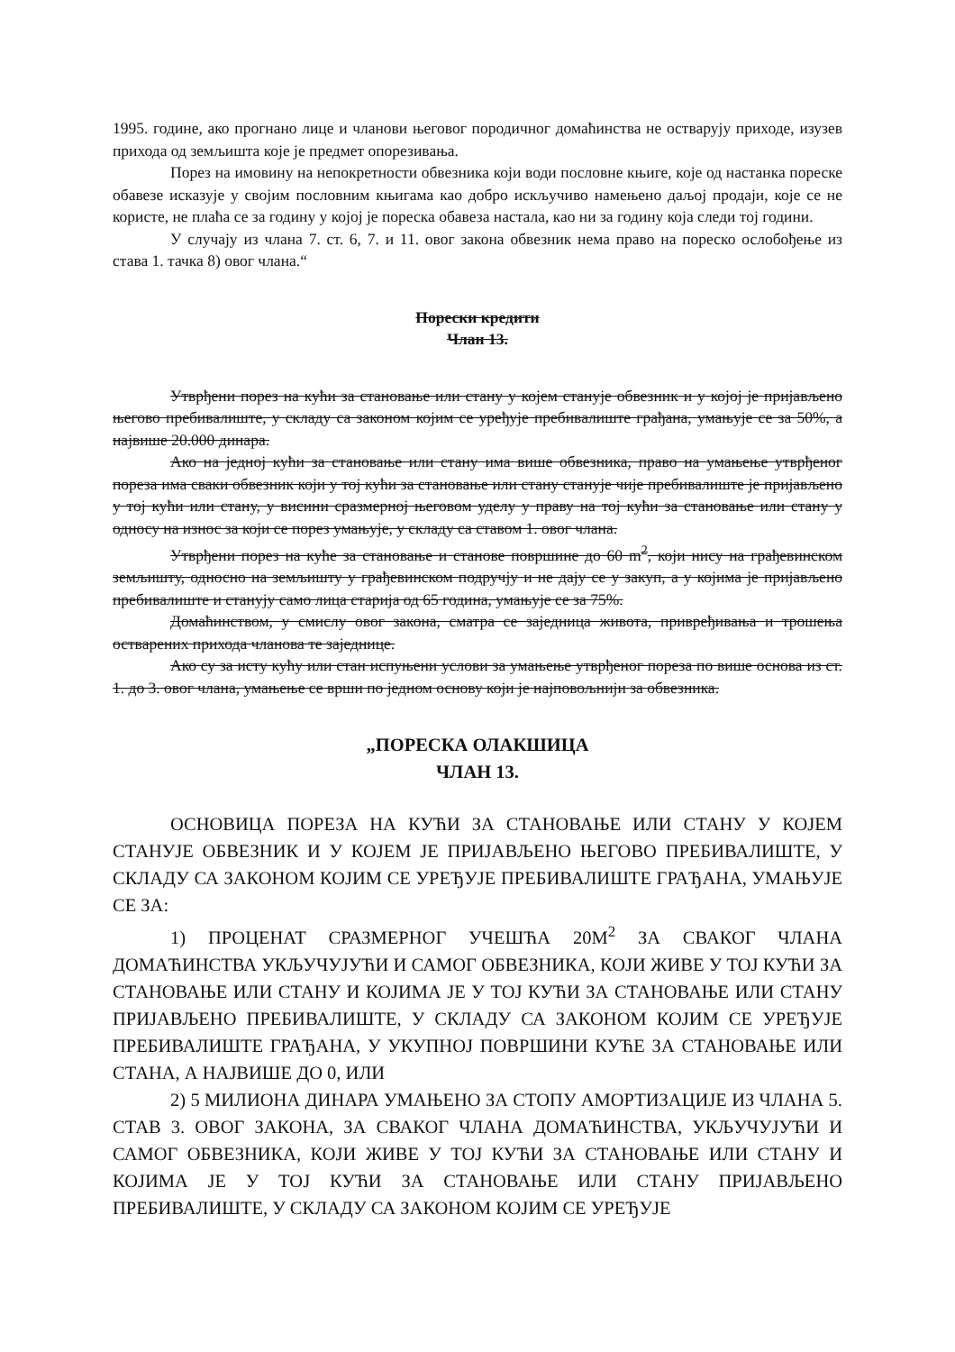1995. године, ако прогнано лице и чланови његовог породичног домаћинства не остварују приходе, изузев прихода од земљишта које је предмет опорезивања.
Порез на имовину на непокретности обвезника који води пословне књиге, које од настанка пореске обавезе исказује у својим пословним књигама као добро искључиво намењено даљој продаји, које се не користе, не плаћа се за годину у којој је пореска обавеза настала, као ни за годину која следи тој години.
У случају из члана 7. ст. 6, 7. и 11. овог закона обвезник нема право на пореско ослобођење из става 1. тачка 8) овог члана.“
Порески кредити
Члан 13.
Утврђени порез на кући за становање или стану у којем станује обвезник и у којој је пријављено његово пребивалиште, у складу са законом којим се уређује пребивалиште грађана, умањује се за 50%, а највише 20.000 динара.
Ако на једној кући за становање или стану има више обвезника, право на умањење утврђеног пореза има сваки обвезник који у тој кући за становање или стану станује чије пребивалиште је пријављено у тој кући или стану, у висини сразмерној његовом уделу у праву на тој кући за становање или стану у односу на износ за који се порез умањује, у складу са ставом 1. овог члана.
Утврђени порез на куће за становање и станове површине до 60 m<sup>2</sup>, који нису на грађевинском земљишту, односно на земљишту у грађевинском подручју и не дају се у закуп, а у којима је пријављено пребивалиште и станују само лица старија од 65 година, умањује се за 75%.
Домаћинством, у смислу овог закона, сматра се заједница живота, привређивања и трошења остварених прихода чланова те заједнице.
Ако су за исту кућу или стан испуњени услови за умањење утврђеног пореза по више основа из ст. 1. до 3. овог члана, умањење се врши по једном основу који је најповољнији за обвезника.
„ПОРЕСКА ОЛАКШИЦА
ЧЛАН 13.
ОСНОВИЦА ПОРЕЗА НА КУЋИ ЗА СТАНОВАЊЕ ИЛИ СТАНУ У КОЈЕМ СТАНУЈЕ ОБВЕЗНИК И У КОЈЕМ ЈЕ ПРИЈАВЉЕНО ЊЕГОВО ПРЕБИВАЛИШТЕ, У СКЛАДУ СА ЗАКОНОМ КОЈИМ СЕ УРЕЂУЈЕ ПРЕБИВАЛИШТЕ ГРАЂАНА, УМАЊУЈЕ СЕ ЗА:
1) ПРОЦЕНАТ СРАЗМЕРНОГ УЧЕШЋА 20М<sup>2</sup> ЗА СВАКОГ ЧЛАНА ДОМАЋИНСТВА УКЉУЧУЈУЋИ И САМОГ ОБВЕЗНИКА, КОЈИ ЖИВЕ У ТОЈ КУЋИ ЗА СТАНОВАЊЕ ИЛИ СТАНУ И КОЈИМА ЈЕ У ТОЈ КУЋИ ЗА СТАНОВАЊЕ ИЛИ СТАНУ ПРИЈАВЉЕНО ПРЕБИВАЛИШТЕ, У СКЛАДУ СА ЗАКОНОМ КОЈИМ СЕ УРЕЂУЈЕ ПРЕБИВАЛИШТЕ ГРАЂАНА, У УКУПНОЈ ПОВРШИНИ КУЋЕ ЗА СТАНОВАЊЕ ИЛИ СТАНА, А НАЈВИШЕ ДО 0, ИЛИ
2) 5 МИЛИОНА ДИНАРА УМАЊЕНО ЗА СТОПУ АМОРТИЗАЦИЈЕ ИЗ ЧЛАНА 5. СТАВ 3. ОВОГ ЗАКОНА, ЗА СВАКОГ ЧЛАНА ДОМАЋИНСТВА, УКЉУЧУЈУЋИ И САМОГ ОБВЕЗНИКА, КОЈИ ЖИВЕ У ТОЈ КУЋИ ЗА СТАНОВАЊЕ ИЛИ СТАНУ И КОЈИМА ЈЕ У ТОЈ КУЋИ ЗА СТАНОВАЊЕ ИЛИ СТАНУ ПРИЈАВЉЕНО ПРЕБИВАЛИШТЕ, У СКЛАДУ СА ЗАКОНОМ КОЈИМ СЕ УРЕЂУЈЕ